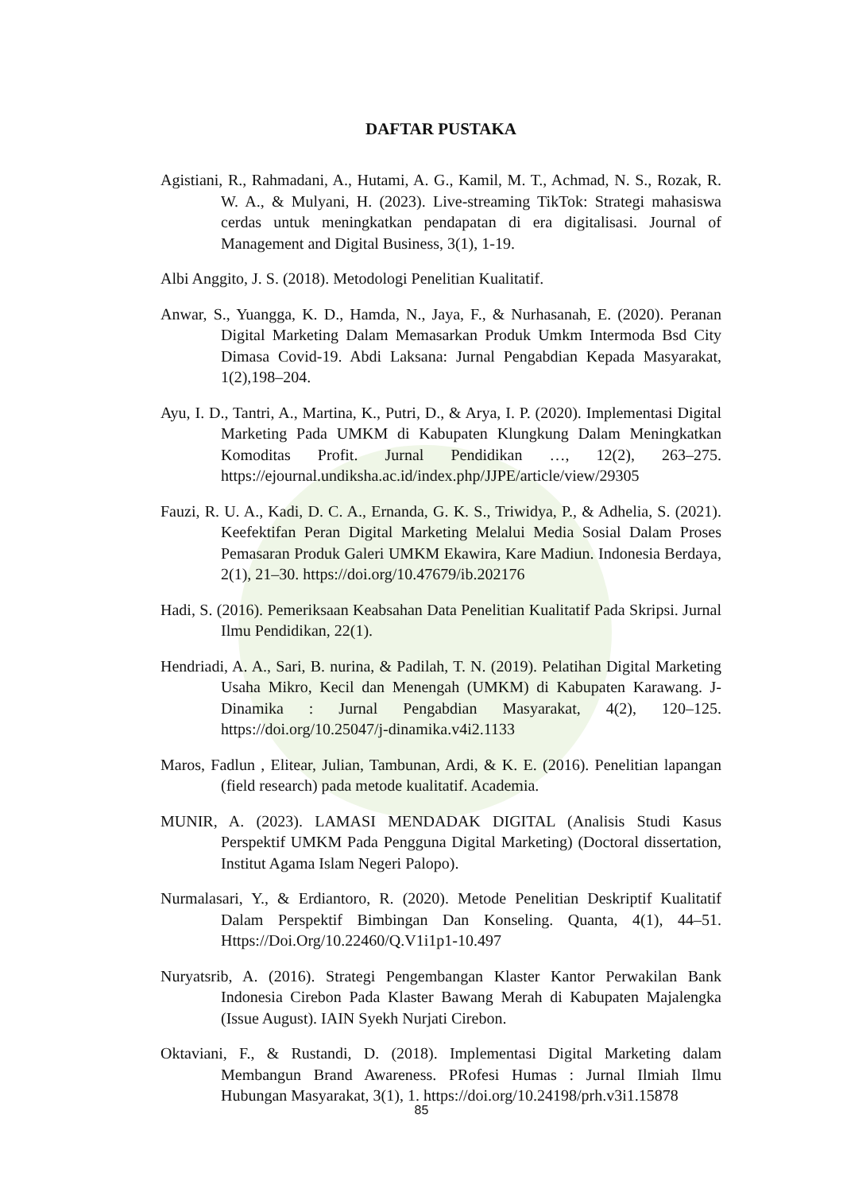DAFTAR PUSTAKA
Agistiani, R., Rahmadani, A., Hutami, A. G., Kamil, M. T., Achmad, N. S., Rozak, R. W. A., & Mulyani, H. (2023). Live-streaming TikTok: Strategi mahasiswa cerdas untuk meningkatkan pendapatan di era digitalisasi. Journal of Management and Digital Business, 3(1), 1-19.
Albi Anggito, J. S. (2018). Metodologi Penelitian Kualitatif.
Anwar, S., Yuangga, K. D., Hamda, N., Jaya, F., & Nurhasanah, E. (2020). Peranan Digital Marketing Dalam Memasarkan Produk Umkm Intermoda Bsd City Dimasa Covid-19. Abdi Laksana: Jurnal Pengabdian Kepada Masyarakat, 1(2),198–204.
Ayu, I. D., Tantri, A., Martina, K., Putri, D., & Arya, I. P. (2020). Implementasi Digital Marketing Pada UMKM di Kabupaten Klungkung Dalam Meningkatkan Komoditas Profit. Jurnal Pendidikan …, 12(2), 263–275. https://ejournal.undiksha.ac.id/index.php/JJPE/article/view/29305
Fauzi, R. U. A., Kadi, D. C. A., Ernanda, G. K. S., Triwidya, P., & Adhelia, S. (2021). Keefektifan Peran Digital Marketing Melalui Media Sosial Dalam Proses Pemasaran Produk Galeri UMKM Ekawira, Kare Madiun. Indonesia Berdaya, 2(1), 21–30. https://doi.org/10.47679/ib.202176
Hadi, S. (2016). Pemeriksaan Keabsahan Data Penelitian Kualitatif Pada Skripsi. Jurnal Ilmu Pendidikan, 22(1).
Hendriadi, A. A., Sari, B. nurina, & Padilah, T. N. (2019). Pelatihan Digital Marketing Usaha Mikro, Kecil dan Menengah (UMKM) di Kabupaten Karawang. J-Dinamika : Jurnal Pengabdian Masyarakat, 4(2), 120–125. https://doi.org/10.25047/j-dinamika.v4i2.1133
Maros, Fadlun , Elitear, Julian, Tambunan, Ardi, & K. E. (2016). Penelitian lapangan (field research) pada metode kualitatif. Academia.
MUNIR, A. (2023). LAMASI MENDADAK DIGITAL (Analisis Studi Kasus Perspektif UMKM Pada Pengguna Digital Marketing) (Doctoral dissertation, Institut Agama Islam Negeri Palopo).
Nurmalasari, Y., & Erdiantoro, R. (2020). Metode Penelitian Deskriptif Kualitatif Dalam Perspektif Bimbingan Dan Konseling. Quanta, 4(1), 44–51. Https://Doi.Org/10.22460/Q.V1i1p1-10.497
Nuryatsrib, A. (2016). Strategi Pengembangan Klaster Kantor Perwakilan Bank Indonesia Cirebon Pada Klaster Bawang Merah di Kabupaten Majalengka (Issue August). IAIN Syekh Nurjati Cirebon.
Oktaviani, F., & Rustandi, D. (2018). Implementasi Digital Marketing dalam Membangun Brand Awareness. PRofesi Humas : Jurnal Ilmiah Ilmu Hubungan Masyarakat, 3(1), 1. https://doi.org/10.24198/prh.v3i1.15878
85